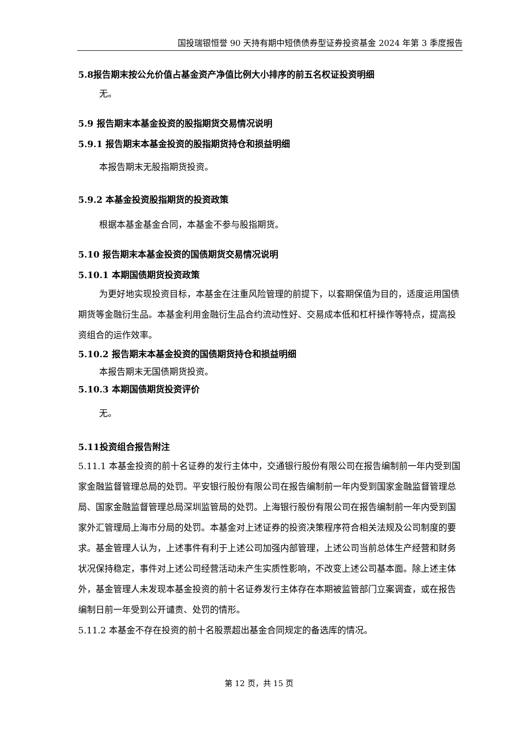国投瑞银恒誉 90 天持有期中短债债券型证券投资基金 2024 年第 3 季度报告
5.8报告期末按公允价值占基金资产净值比例大小排序的前五名权证投资明细
无。
5.9 报告期末本基金投资的股指期货交易情况说明
5.9.1 报告期末本基金投资的股指期货持仓和损益明细
本报告期末无股指期货投资。
5.9.2 本基金投资股指期货的投资政策
根据本基金基金合同，本基金不参与股指期货。
5.10 报告期末本基金投资的国债期货交易情况说明
5.10.1 本期国债期货投资政策
为更好地实现投资目标，本基金在注重风险管理的前提下，以套期保值为目的，适度运用国债期货等金融衍生品。本基金利用金融衍生品合约流动性好、交易成本低和杠杆操作等特点，提高投资组合的运作效率。
5.10.2 报告期末本基金投资的国债期货持仓和损益明细
本报告期末无国债期货投资。
5.10.3 本期国债期货投资评价
无。
5.11投资组合报告附注
5.11.1 本基金投资的前十名证券的发行主体中，交通银行股份有限公司在报告编制前一年内受到国家金融监督管理总局的处罚。平安银行股份有限公司在报告编制前一年内受到国家金融监督管理总局、国家金融监督管理总局深圳监管局的处罚。上海银行股份有限公司在报告编制前一年内受到国家外汇管理局上海市分局的处罚。本基金对上述证券的投资决策程序符合相关法规及公司制度的要求。基金管理人认为，上述事件有利于上述公司加强内部管理，上述公司当前总体生产经营和财务状况保持稳定，事件对上述公司经营活动未产生实质性影响，不改变上述公司基本面。除上述主体外，基金管理人未发现本基金投资的前十名证券发行主体存在本期被监管部门立案调查，或在报告编制日前一年受到公开谴责、处罚的情形。
5.11.2 本基金不存在投资的前十名股票超出基金合同规定的备选库的情况。
第 12 页，共 15 页